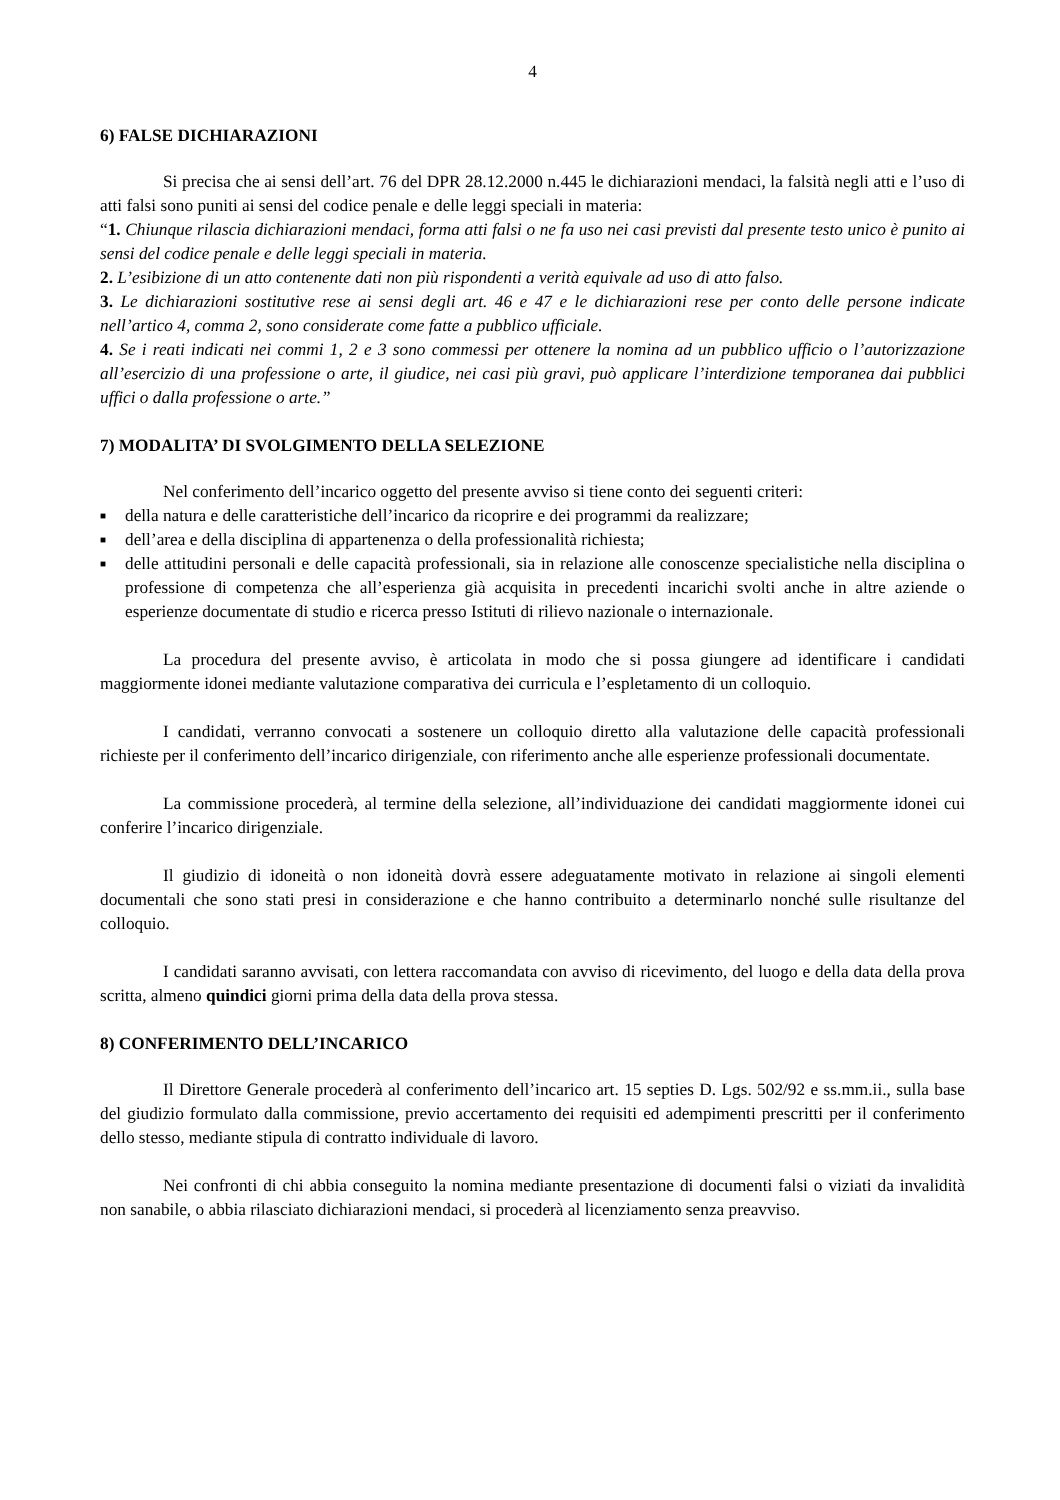4
6) FALSE DICHIARAZIONI
Si precisa che ai sensi dell’art. 76 del DPR 28.12.2000 n.445 le dichiarazioni mendaci, la falsità negli atti e l’uso di atti falsi sono puniti ai sensi del codice penale e delle leggi speciali in materia:
“1. Chiunque rilascia dichiarazioni mendaci, forma atti falsi o ne fa uso nei casi previsti dal presente testo unico è punito ai sensi del codice penale e delle leggi speciali in materia.
2. L’esibizione di un atto contenente dati non più rispondenti a verità equivale ad uso di atto falso.
3. Le dichiarazioni sostitutive rese ai sensi degli art. 46 e 47 e le dichiarazioni rese per conto delle persone indicate nell’artico 4, comma 2, sono considerate come fatte a pubblico ufficiale.
4. Se i reati indicati nei commi 1, 2 e 3 sono commessi per ottenere la nomina ad un pubblico ufficio o l’autorizzazione all’esercizio di una professione o arte, il giudice, nei casi più gravi, può applicare l’interdizione temporanea dai pubblici uffici o dalla professione o arte.”
7) MODALITA’ DI SVOLGIMENTO DELLA SELEZIONE
Nel conferimento dell’incarico oggetto del presente avviso si tiene conto dei seguenti criteri:
■ della natura e delle caratteristiche dell’incarico da ricoprire e dei programmi da realizzare;
■ dell’area e della disciplina di appartenenza o della professionalità richiesta;
■ delle attitudini personali e delle capacità professionali, sia in relazione alle conoscenze specialistiche nella disciplina o professione di competenza che all’esperienza già acquisita in precedenti incarichi svolti anche in altre aziende o esperienze documentate di studio e ricerca presso Istituti di rilievo nazionale o internazionale.
La procedura del presente avviso, è articolata in modo che si possa giungere ad identificare i candidati maggiormente idonei mediante valutazione comparativa dei curricula e l’espletamento di un colloquio.
I candidati, verranno convocati a sostenere un colloquio diretto alla valutazione delle capacità professionali richieste per il conferimento dell’incarico dirigenziale, con riferimento anche alle esperienze professionali documentate.
La commissione procederà, al termine della selezione, all’individuazione dei candidati maggiormente idonei cui conferire l’incarico dirigenziale.
Il giudizio di idoneità o non idoneità dovrà essere adeguatamente motivato in relazione ai singoli elementi documentali che sono stati presi in considerazione e che hanno contribuito a determinarlo nonché sulle risultanze del colloquio.
I candidati saranno avvisati, con lettera raccomandata con avviso di ricevimento, del luogo e della data della prova scritta, almeno quindici giorni prima della data della prova stessa.
8) CONFERIMENTO DELL’INCARICO
Il Direttore Generale procederà al conferimento dell’incarico art. 15 septies D. Lgs. 502/92 e ss.mm.ii., sulla base del giudizio formulato dalla commissione, previo accertamento dei requisiti ed adempimenti prescritti per il conferimento dello stesso, mediante stipula di contratto individuale di lavoro.
Nei confronti di chi abbia conseguito la nomina mediante presentazione di documenti falsi o viziati da invalidità non sanabile, o abbia rilasciato dichiarazioni mendaci, si procederà al licenziamento senza preavviso.